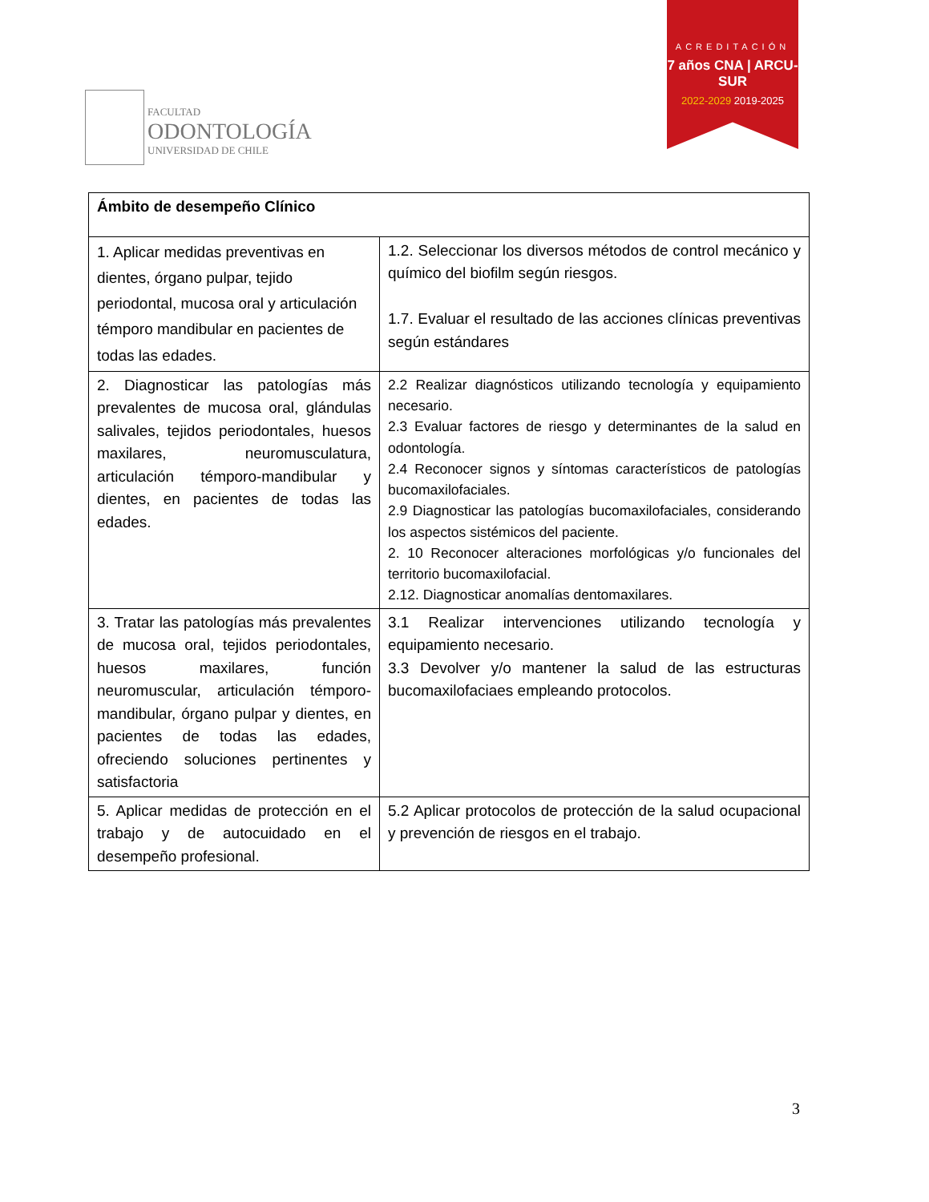FACULTAD
ODONTOLOGÍA
UNIVERSIDAD DE CHILE
ACREDITACIÓN
7 años CNA | ARCU-SUR
2022-2029 2019-2025
| Ámbito de desempeño Clínico | |
| --- | --- |
| 1. Aplicar medidas preventivas en dientes, órgano pulpar, tejido periodontal, mucosa oral y articulación témporo mandibular en pacientes de todas las edades. | 1.2. Seleccionar los diversos métodos de control mecánico y químico del biofilm según riesgos. 1.7. Evaluar el resultado de las acciones clínicas preventivas según estándares |
| 2. Diagnosticar las patologías más prevalentes de mucosa oral, glándulas salivales, tejidos periodontales, huesos maxilares, neuromusculatura, articulación témporo-mandibular y dientes, en pacientes de todas las edades. | 2.2 Realizar diagnósticos utilizando tecnología y equipamiento necesario. 2.3 Evaluar factores de riesgo y determinantes de la salud en odontología. 2.4 Reconocer signos y síntomas característicos de patologías bucomaxilofaciales. 2.9 Diagnosticar las patologías bucomaxilofaciales, considerando los aspectos sistémicos del paciente. 2. 10 Reconocer alteraciones morfológicas y/o funcionales del territorio bucomaxilofacial. 2.12. Diagnosticar anomalías dentomaxilares. |
| 3. Tratar las patologías más prevalentes de mucosa oral, tejidos periodontales, huesos maxilares, función neuromuscular, articulación témporo-mandibular, órgano pulpar y dientes, en pacientes de todas las edades, ofreciendo soluciones pertinentes y satisfactoria | 3.1 Realizar intervenciones utilizando tecnología y equipamiento necesario. 3.3 Devolver y/o mantener la salud de las estructuras bucomaxilofaciaes empleando protocolos. |
| 5. Aplicar medidas de protección en el trabajo y de autocuidado en el desempeño profesional. | 5.2 Aplicar protocolos de protección de la salud ocupacional y prevención de riesgos en el trabajo. |
3